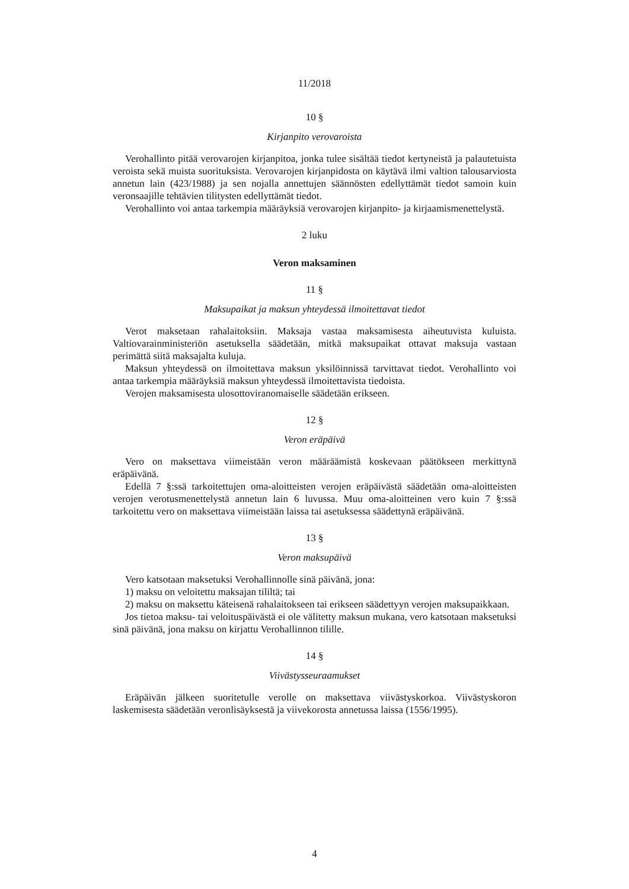11/2018
10 §
Kirjanpito verovaroista
Verohallinto pitää verovarojen kirjanpitoa, jonka tulee sisältää tiedot kertyneistä ja palautetuista veroista sekä muista suorituksista. Verovarojen kirjanpidosta on käytävä ilmi valtion talousarviosta annetun lain (423/1988) ja sen nojalla annettujen säännösten edellyttämät tiedot samoin kuin veronsaajille tehtävien tilitysten edellyttämät tiedot.
Verohallinto voi antaa tarkempia määräyksiä verovarojen kirjanpito- ja kirjaamismenettelystä.
2 luku
Veron maksaminen
11 §
Maksupaikat ja maksun yhteydessä ilmoitettavat tiedot
Verot maksetaan rahalaitoksiin. Maksaja vastaa maksamisesta aiheutuvista kuluista. Valtiovarainministeriön asetuksella säädetään, mitkä maksupaikat ottavat maksuja vastaan perimättä siitä maksajalta kuluja.
Maksun yhteydessä on ilmoitettava maksun yksilöinnissä tarvittavat tiedot. Verohallinto voi antaa tarkempia määräyksiä maksun yhteydessä ilmoitettavista tiedoista.
Verojen maksamisesta ulosottoviranomaiselle säädetään erikseen.
12 §
Veron eräpäivä
Vero on maksettava viimeistään veron määräämistä koskevaan päätökseen merkittynä eräpäivänä.
Edellä 7 §:ssä tarkoitettujen oma-aloitteisten verojen eräpäivästä säädetään oma-aloitteisten verojen verotusmenettelystä annetun lain 6 luvussa. Muu oma-aloitteinen vero kuin 7 §:ssä tarkoitettu vero on maksettava viimeistään laissa tai asetuksessa säädettynä eräpäivänä.
13 §
Veron maksupäivä
Vero katsotaan maksetuksi Verohallinnolle sinä päivänä, jona:
1) maksu on veloitettu maksajan tililtä; tai
2) maksu on maksettu käteisenä rahalaitokseen tai erikseen säädettyyn verojen maksupaikkaan.
Jos tietoa maksu- tai veloituspäivästä ei ole välitetty maksun mukana, vero katsotaan maksetuksi sinä päivänä, jona maksu on kirjattu Verohallinnon tilille.
14 §
Viivästysseuraamukset
Eräpäivän jälkeen suoritetulle verolle on maksettava viivästyskorkoa. Viivästyskoron laskemisesta säädetään veronlisäyksestä ja viivekorosta annetussa laissa (1556/1995).
4